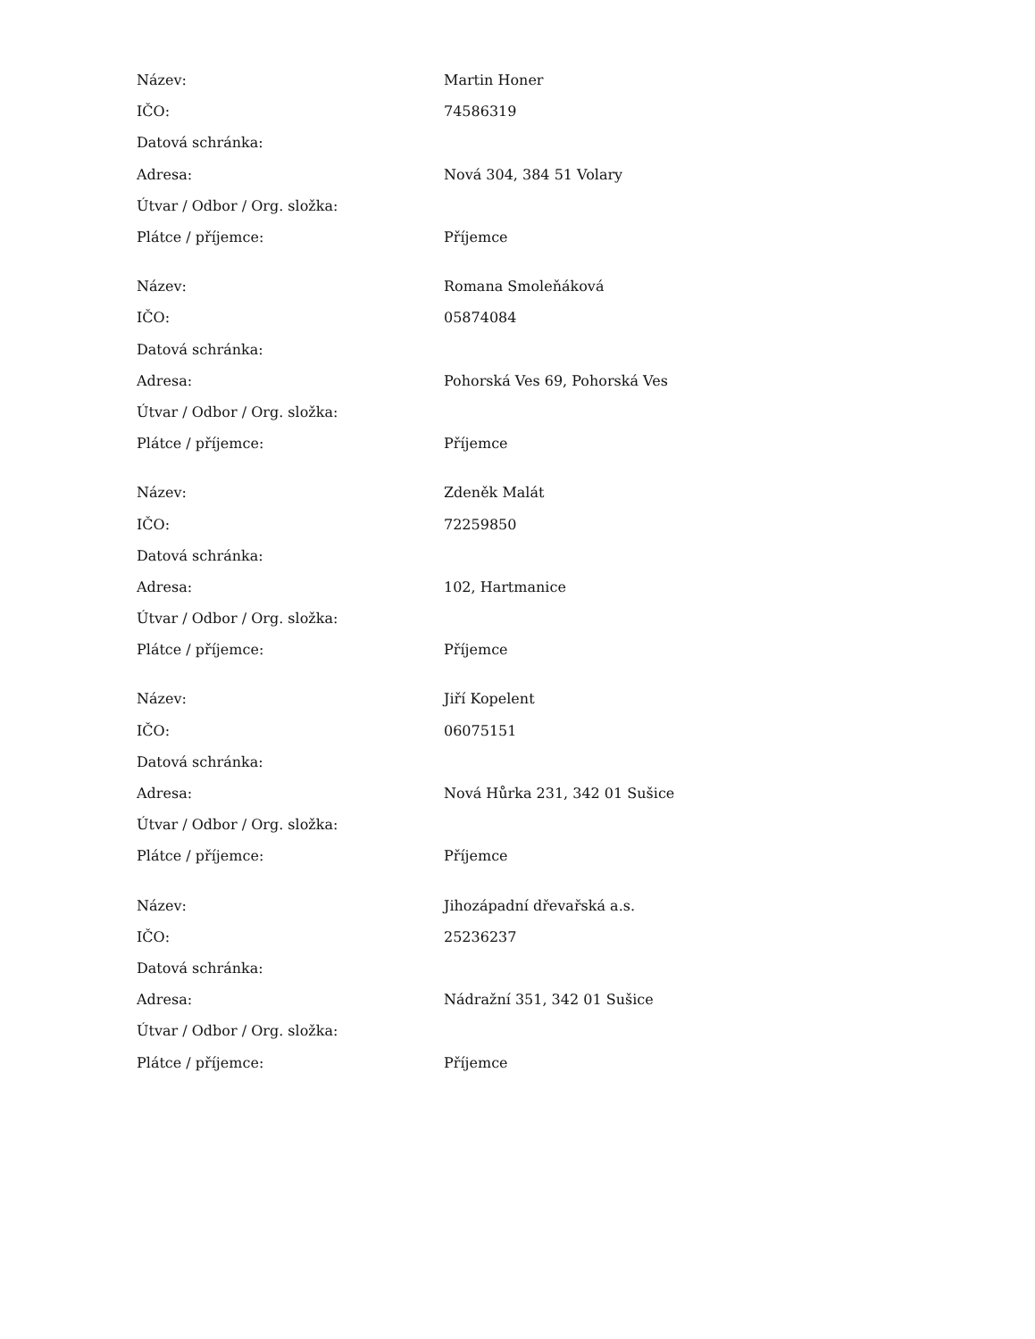| Název: | Martin Honer |
| IČO: | 74586319 |
| Datová schránka: | |
| Adresa: | Nová 304, 384 51 Volary |
| Útvar / Odbor / Org. složka: | |
| Plátce / příjemce: | Příjemce |
| Název: | Romana Smoleňáková |
| IČO: | 05874084 |
| Datová schránka: | |
| Adresa: | Pohorská Ves 69, Pohorská Ves |
| Útvar / Odbor / Org. složka: | |
| Plátce / příjemce: | Příjemce |
| Název: | Zdeněk Malát |
| IČO: | 72259850 |
| Datová schránka: | |
| Adresa: | 102, Hartmanice |
| Útvar / Odbor / Org. složka: | |
| Plátce / příjemce: | Příjemce |
| Název: | Jiří Kopelent |
| IČO: | 06075151 |
| Datová schránka: | |
| Adresa: | Nová Hůrka 231, 342 01 Sušice |
| Útvar / Odbor / Org. složka: | |
| Plátce / příjemce: | Příjemce |
| Název: | Jihozápadní dřevařská a.s. |
| IČO: | 25236237 |
| Datová schránka: | |
| Adresa: | Nádražní 351, 342 01 Sušice |
| Útvar / Odbor / Org. složka: | |
| Plátce / příjemce: | Příjemce |